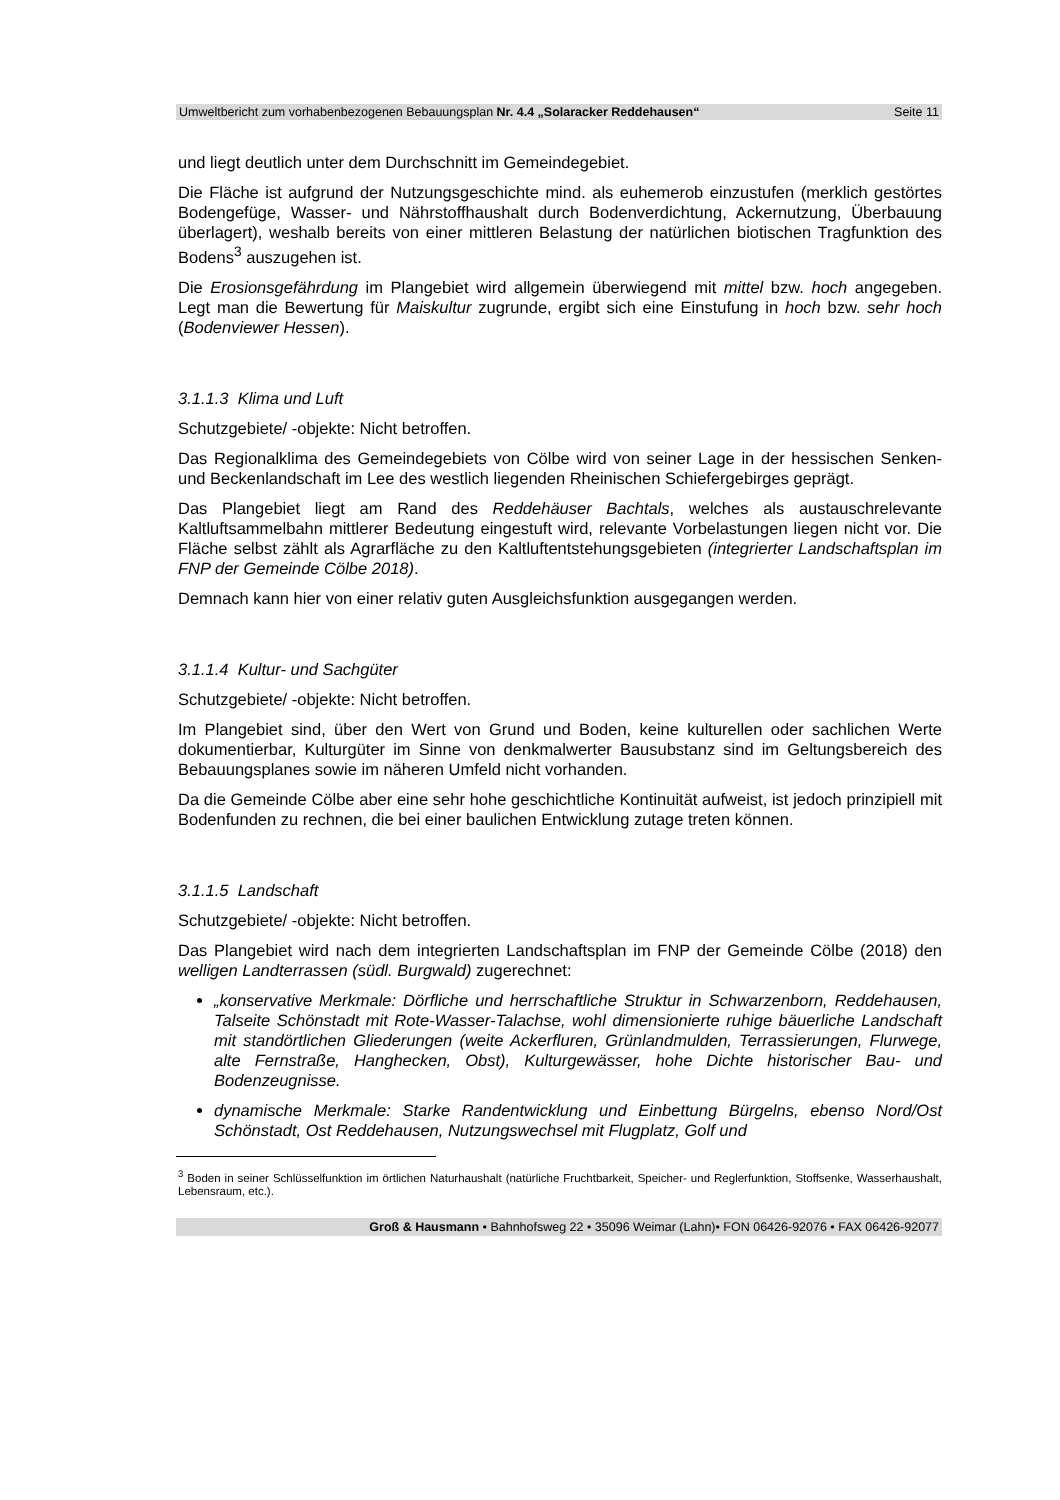Umweltbericht zum vorhabenbezogenen Bebauungsplan Nr. 4.4 „Solaracker Reddehausen“Seite 11
und liegt deutlich unter dem Durchschnitt im Gemeindegebiet.
Die Fläche ist aufgrund der Nutzungsgeschichte mind. als euhemerob einzustufen (merklich gestörtes Bodengefüge, Wasser- und Nährstoffhaushalt durch Bodenverdichtung, Ackernutzung, Überbauung überlagert), weshalb bereits von einer mittleren Belastung der natürlichen biotischen Tragfunktion des Bodens<sup>3</sup> auszugehen ist.
Die Erosionsgefährdung im Plangebiet wird allgemein überwiegend mit mittel bzw. hoch angegeben. Legt man die Bewertung für Maiskultur zugrunde, ergibt sich eine Einstufung in hoch bzw. sehr hoch (Bodenviewer Hessen).
3.1.1.3 Klima und Luft
Schutzgebiete/ -objekte: Nicht betroffen.
Das Regionalklima des Gemeindegebiets von Cölbe wird von seiner Lage in der hessischen Senken- und Beckenlandschaft im Lee des westlich liegenden Rheinischen Schiefergebirges geprägt.
Das Plangebiet liegt am Rand des Reddehäuser Bachtals, welches als austauschrelevante Kaltluftsammelbahn mittlerer Bedeutung eingestuft wird, relevante Vorbelastungen liegen nicht vor. Die Fläche selbst zählt als Agrarfläche zu den Kaltluftentstehungsgebieten (integrierter Landschaftsplan im FNP der Gemeinde Cölbe 2018).
Demnach kann hier von einer relativ guten Ausgleichsfunktion ausgegangen werden.
3.1.1.4 Kultur- und Sachgüter
Schutzgebiete/ -objekte: Nicht betroffen.
Im Plangebiet sind, über den Wert von Grund und Boden, keine kulturellen oder sachlichen Werte dokumentierbar, Kulturgüter im Sinne von denkmalwerter Bausubstanz sind im Geltungsbereich des Bebauungsplanes sowie im näheren Umfeld nicht vorhanden.
Da die Gemeinde Cölbe aber eine sehr hohe geschichtliche Kontinuität aufweist, ist jedoch prinzipiell mit Bodenfunden zu rechnen, die bei einer baulichen Entwicklung zutage treten können.
3.1.1.5 Landschaft
Schutzgebiete/ -objekte: Nicht betroffen.
Das Plangebiet wird nach dem integrierten Landschaftsplan im FNP der Gemeinde Cölbe (2018) den welligen Landterrassen (südl. Burgwald) zugerechnet:
„konservative Merkmale: Dörfliche und herrschaftliche Struktur in Schwarzenborn, Reddehausen, Talseite Schönstadt mit Rote-Wasser-Talachse, wohl dimensionierte ruhige bäuerliche Landschaft mit standörtlichen Gliederungen (weite Ackerfluren, Grünlandmulden, Terrassierungen, Flurwege, alte Fernstraße, Hanghecken, Obst), Kulturgewässer, hohe Dichte historischer Bau- und Bodenzeugnisse.
dynamische Merkmale: Starke Randentwicklung und Einbettung Bürgelns, ebenso Nord/Ost Schönstadt, Ost Reddehausen, Nutzungswechsel mit Flugplatz, Golf und
<sup>3</sup> Boden in seiner Schlüsselfunktion im örtlichen Naturhaushalt (natürliche Fruchtbarkeit, Speicher- und Reglerfunktion, Stoffsenke, Wasserhaushalt, Lebensraum, etc.).
Groß & Hausmann • Bahnhofsweg 22 • 35096 Weimar (Lahn)• FON 06426-92076 • FAX 06426-92077